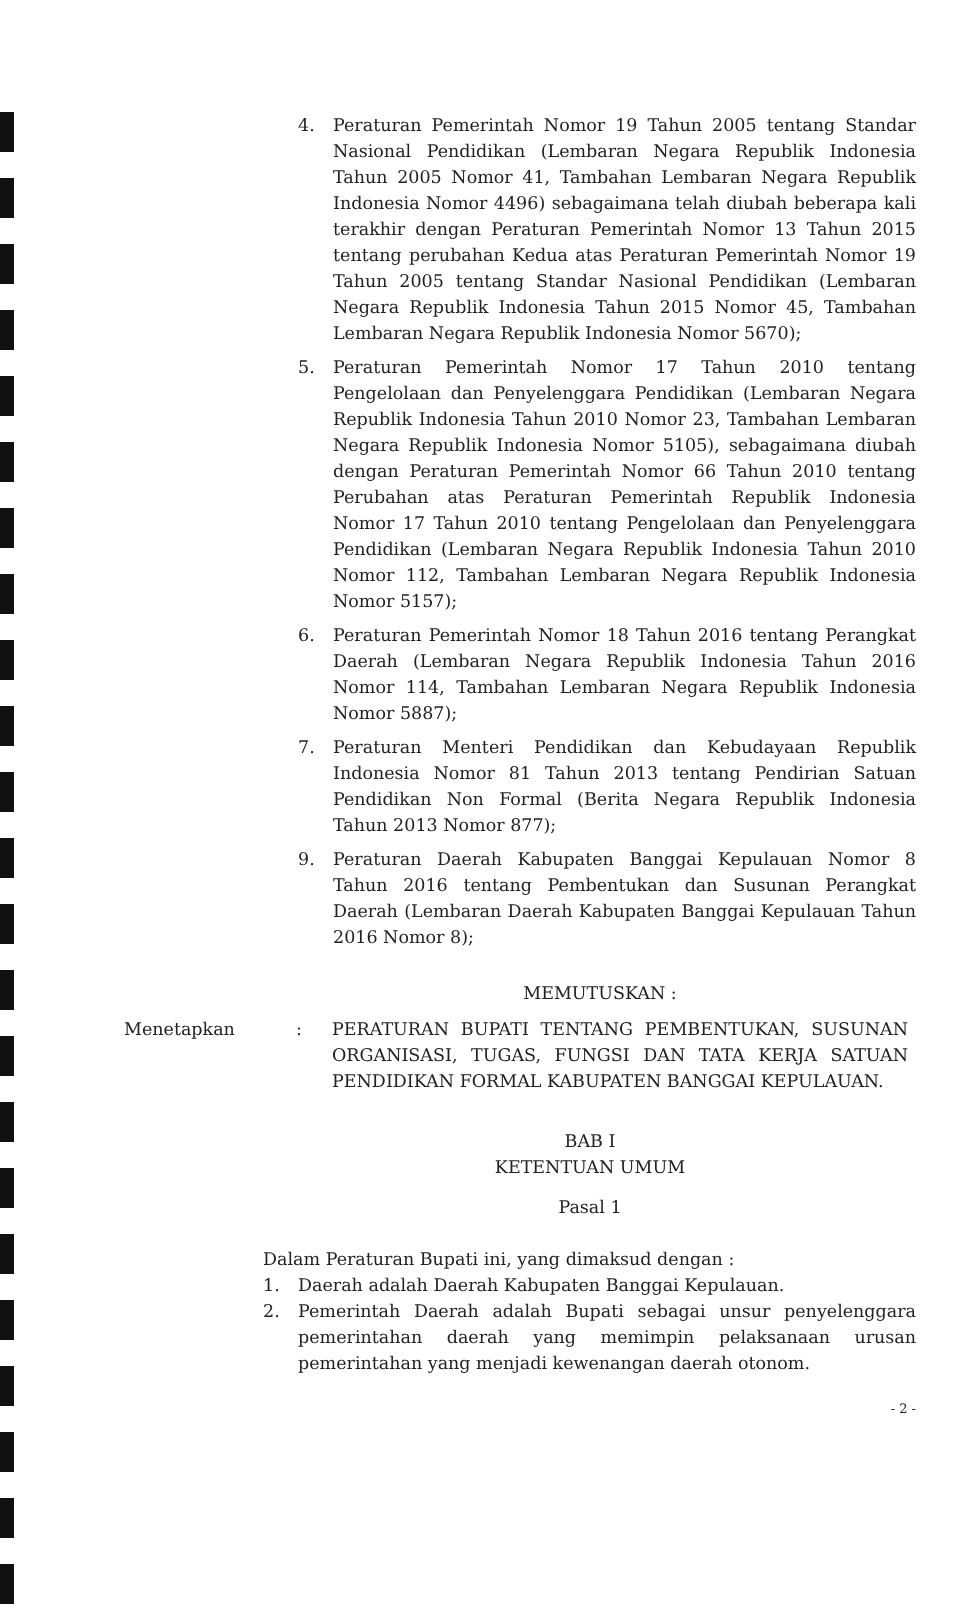4. Peraturan Pemerintah Nomor 19 Tahun 2005 tentang Standar Nasional Pendidikan (Lembaran Negara Republik Indonesia Tahun 2005 Nomor 41, Tambahan Lembaran Negara Republik Indonesia Nomor 4496) sebagaimana telah diubah beberapa kali terakhir dengan Peraturan Pemerintah Nomor 13 Tahun 2015 tentang perubahan Kedua atas Peraturan Pemerintah Nomor 19 Tahun 2005 tentang Standar Nasional Pendidikan (Lembaran Negara Republik Indonesia Tahun 2015 Nomor 45, Tambahan Lembaran Negara Republik Indonesia Nomor 5670);
5. Peraturan Pemerintah Nomor 17 Tahun 2010 tentang Pengelolaan dan Penyelenggara Pendidikan (Lembaran Negara Republik Indonesia Tahun 2010 Nomor 23, Tambahan Lembaran Negara Republik Indonesia Nomor 5105), sebagaimana diubah dengan Peraturan Pemerintah Nomor 66 Tahun 2010 tentang Perubahan atas Peraturan Pemerintah Republik Indonesia Nomor 17 Tahun 2010 tentang Pengelolaan dan Penyelenggara Pendidikan (Lembaran Negara Republik Indonesia Tahun 2010 Nomor 112, Tambahan Lembaran Negara Republik Indonesia Nomor 5157);
6. Peraturan Pemerintah Nomor 18 Tahun 2016 tentang Perangkat Daerah (Lembaran Negara Republik Indonesia Tahun 2016 Nomor 114, Tambahan Lembaran Negara Republik Indonesia Nomor 5887);
7. Peraturan Menteri Pendidikan dan Kebudayaan Republik Indonesia Nomor 81 Tahun 2013 tentang Pendirian Satuan Pendidikan Non Formal (Berita Negara Republik Indonesia Tahun 2013 Nomor 877);
9. Peraturan Daerah Kabupaten Banggai Kepulauan Nomor 8 Tahun 2016 tentang Pembentukan dan Susunan Perangkat Daerah (Lembaran Daerah Kabupaten Banggai Kepulauan Tahun 2016 Nomor 8);
MEMUTUSKAN :
Menetapkan : PERATURAN BUPATI TENTANG PEMBENTUKAN, SUSUNAN ORGANISASI, TUGAS, FUNGSI DAN TATA KERJA SATUAN PENDIDIKAN FORMAL KABUPATEN BANGGAI KEPULAUAN.
BAB I
KETENTUAN UMUM
Pasal 1
Dalam Peraturan Bupati ini, yang dimaksud dengan :
1. Daerah adalah Daerah Kabupaten Banggai Kepulauan.
2. Pemerintah Daerah adalah Bupati sebagai unsur penyelenggara pemerintahan daerah yang memimpin pelaksanaan urusan pemerintahan yang menjadi kewenangan daerah otonom.
- 2 -